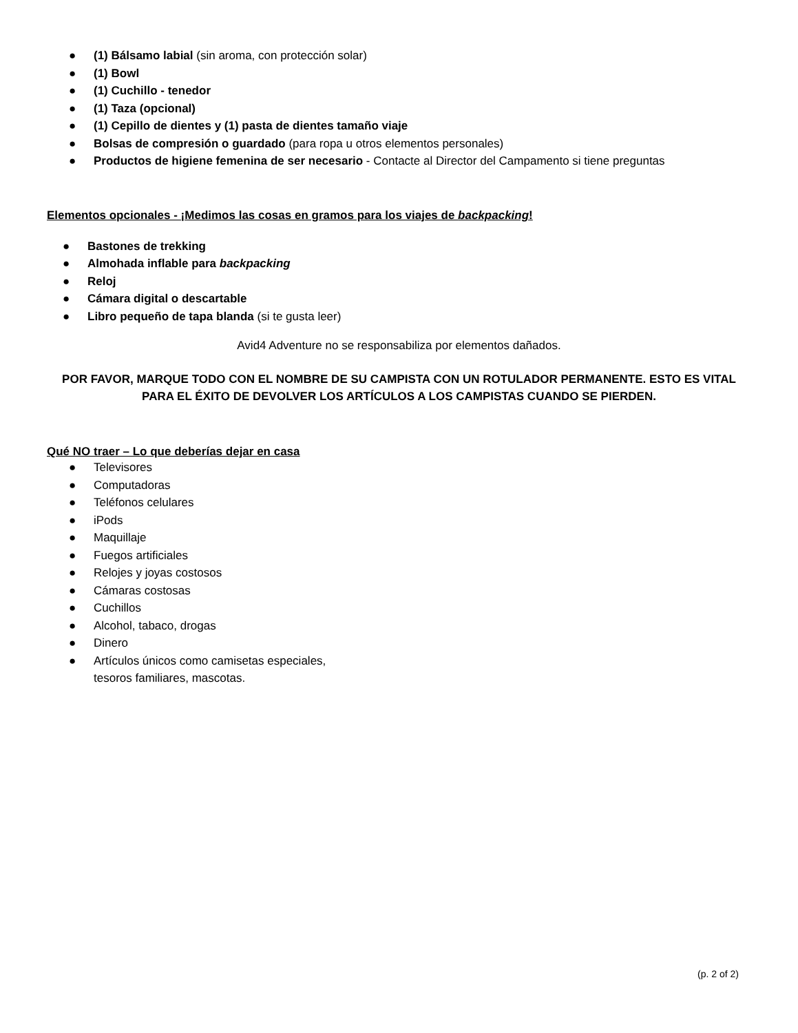● (1) Bálsamo labial (sin aroma, con protección solar)
● (1) Bowl
● (1) Cuchillo - tenedor
● (1) Taza (opcional)
● (1) Cepillo de dientes y (1) pasta de dientes tamaño viaje
● Bolsas de compresión o guardado (para ropa u otros elementos personales)
● Productos de higiene femenina de ser necesario - Contacte al Director del Campamento si tiene preguntas
Elementos opcionales - ¡Medimos las cosas en gramos para los viajes de backpacking!
● Bastones de trekking
● Almohada inflable para backpacking
● Reloj
● Cámara digital o descartable
● Libro pequeño de tapa blanda (si te gusta leer)
Avid4 Adventure no se responsabiliza por elementos dañados.
POR FAVOR, MARQUE TODO CON EL NOMBRE DE SU CAMPISTA CON UN ROTULADOR PERMANENTE. ESTO ES VITAL PARA EL ÉXITO DE DEVOLVER LOS ARTÍCULOS A LOS CAMPISTAS CUANDO SE PIERDEN.
Qué NO traer – Lo que deberías dejar en casa
● Televisores
● Computadoras
● Teléfonos celulares
● iPods
● Maquillaje
● Fuegos artificiales
● Relojes y joyas costosos
● Cámaras costosas
● Cuchillos
● Alcohol, tabaco, drogas
● Dinero
● Artículos únicos como camisetas especiales,
tesoros familiares, mascotas.
(p. 2 of 2)